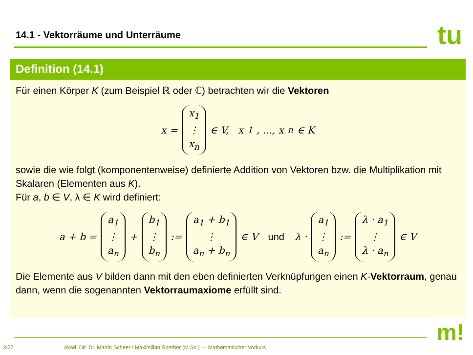14.1 - Vektorräume und Unterräume
tu
Definition (14.1)
Für einen Körper K (zum Beispiel ℝ oder ℂ) betrachten wir die Vektoren
x = x<sub>1</sub> ⋮ x<sub>n</sub> ∈ V, x<sub>1</sub>, ..., x<sub>n</sub> ∈ K
sowie die wie folgt (komponentenweise) definierte Addition von Vektoren bzw. die Multiplikation mit Skalaren (Elementen aus K).
Für a, b ∈ V, λ ∈ K wird definiert:
a + b = a<sub>1</sub> ⋮ a<sub>n</sub> + b<sub>1</sub> ⋮ b<sub>n</sub> := a<sub>1</sub> + b<sub>1</sub> ⋮ a<sub>n</sub> + b<sub>n</sub> ∈ V und λ · a<sub>1</sub> ⋮ a<sub>n</sub> := λ · a<sub>1</sub> ⋮ λ · a<sub>n</sub> ∈ V
Die Elemente aus V bilden dann mit den eben definierten Verknüpfungen einen K-Vektorraum, genau dann, wenn die sogenannten Vektorraumaxiome erfüllt sind.
m!
3/27 Akad. Dir. Dr. Martin Scheer / Maximilian Sperber (M.Sc.) — Mathematischer Vorkurs